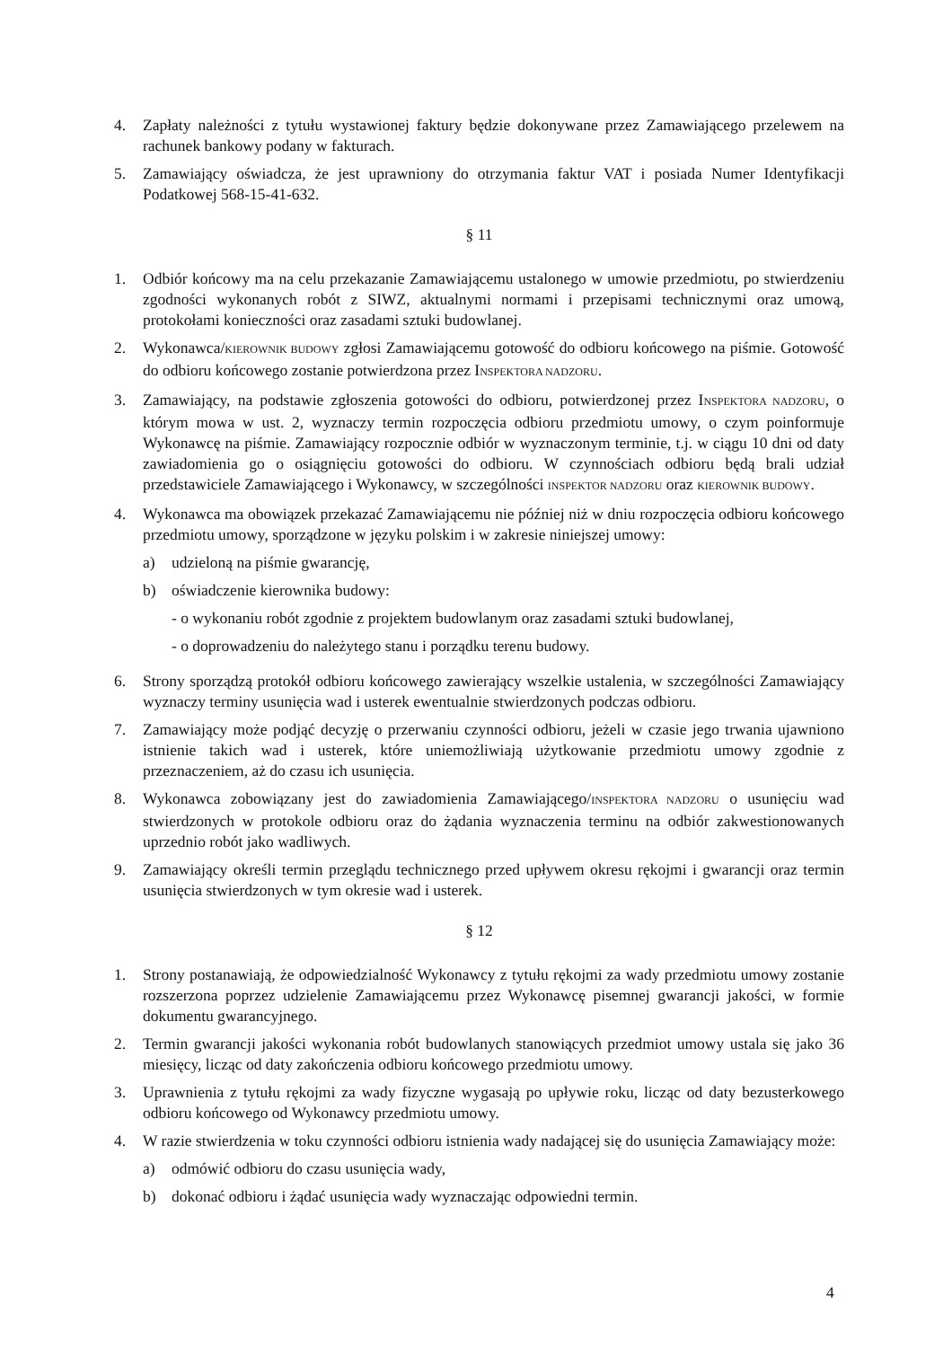4. Zapłaty należności z tytułu wystawionej faktury będzie dokonywane przez Zamawiającego przelewem na rachunek bankowy podany w fakturach.
5. Zamawiający oświadcza, że jest uprawniony do otrzymania faktur VAT i posiada Numer Identyfikacji Podatkowej 568-15-41-632.
§ 11
1. Odbiór końcowy ma na celu przekazanie Zamawiającemu ustalonego w umowie przedmiotu, po stwierdzeniu zgodności wykonanych robót z SIWZ, aktualnymi normami i przepisami technicznymi oraz umową, protokołami konieczności oraz zasadami sztuki budowlanej.
2. Wykonawca/KIEROWNIK BUDOWY zgłosi Zamawiającemu gotowość do odbioru końcowego na piśmie. Gotowość do odbioru końcowego zostanie potwierdzona przez INSPEKTORA NADZORU.
3. Zamawiający, na podstawie zgłoszenia gotowości do odbioru, potwierdzonej przez INSPEKTORA NADZORU, o którym mowa w ust. 2, wyznaczy termin rozpoczęcia odbioru przedmiotu umowy, o czym poinformuje Wykonawcę na piśmie. Zamawiający rozpocznie odbiór w wyznaczonym terminie, t.j. w ciągu 10 dni od daty zawiadomienia go o osiągnięciu gotowości do odbioru. W czynnościach odbioru będą brali udział przedstawiciele Zamawiającego i Wykonawcy, w szczególności INSPEKTOR NADZORU oraz KIEROWNIK BUDOWY.
4. Wykonawca ma obowiązek przekazać Zamawiającemu nie później niż w dniu rozpoczęcia odbioru końcowego przedmiotu umowy, sporządzone w języku polskim i w zakresie niniejszej umowy:
a) udzieloną na piśmie gwarancję,
b) oświadczenie kierownika budowy:
- o wykonaniu robót zgodnie z projektem budowlanym oraz zasadami sztuki budowlanej,
- o doprowadzeniu do należytego stanu i porządku terenu budowy.
6. Strony sporządzą protokół odbioru końcowego zawierający wszelkie ustalenia, w szczególności Zamawiający wyznaczy terminy usunięcia wad i usterek ewentualnie stwierdzonych podczas odbioru.
7. Zamawiający może podjąć decyzję o przerwaniu czynności odbioru, jeżeli w czasie jego trwania ujawniono istnienie takich wad i usterek, które uniemożliwiają użytkowanie przedmiotu umowy zgodnie z przeznaczeniem, aż do czasu ich usunięcia.
8. Wykonawca zobowiązany jest do zawiadomienia Zamawiającego/INSPEKTORA NADZORU o usunięciu wad stwierdzonych w protokole odbioru oraz do żądania wyznaczenia terminu na odbiór zakwestionowanych uprzednio robót jako wadliwych.
9. Zamawiający określi termin przeglądu technicznego przed upływem okresu rękojmi i gwarancji oraz termin usunięcia stwierdzonych w tym okresie wad i usterek.
§ 12
1. Strony postanawiają, że odpowiedzialność Wykonawcy z tytułu rękojmi za wady przedmiotu umowy zostanie rozszerzona poprzez udzielenie Zamawiającemu przez Wykonawcę pisemnej gwarancji jakości, w formie dokumentu gwarancyjnego.
2. Termin gwarancji jakości wykonania robót budowlanych stanowiących przedmiot umowy ustala się jako 36 miesięcy, licząc od daty zakończenia odbioru końcowego przedmiotu umowy.
3. Uprawnienia z tytułu rękojmi za wady fizyczne wygasają po upływie roku, licząc od daty bezusterkowego odbioru końcowego od Wykonawcy przedmiotu umowy.
4. W razie stwierdzenia w toku czynności odbioru istnienia wady nadającej się do usunięcia Zamawiający może:
a) odmówić odbioru do czasu usunięcia wady,
b) dokonać odbioru i żądać usunięcia wady wyznaczając odpowiedni termin.
4